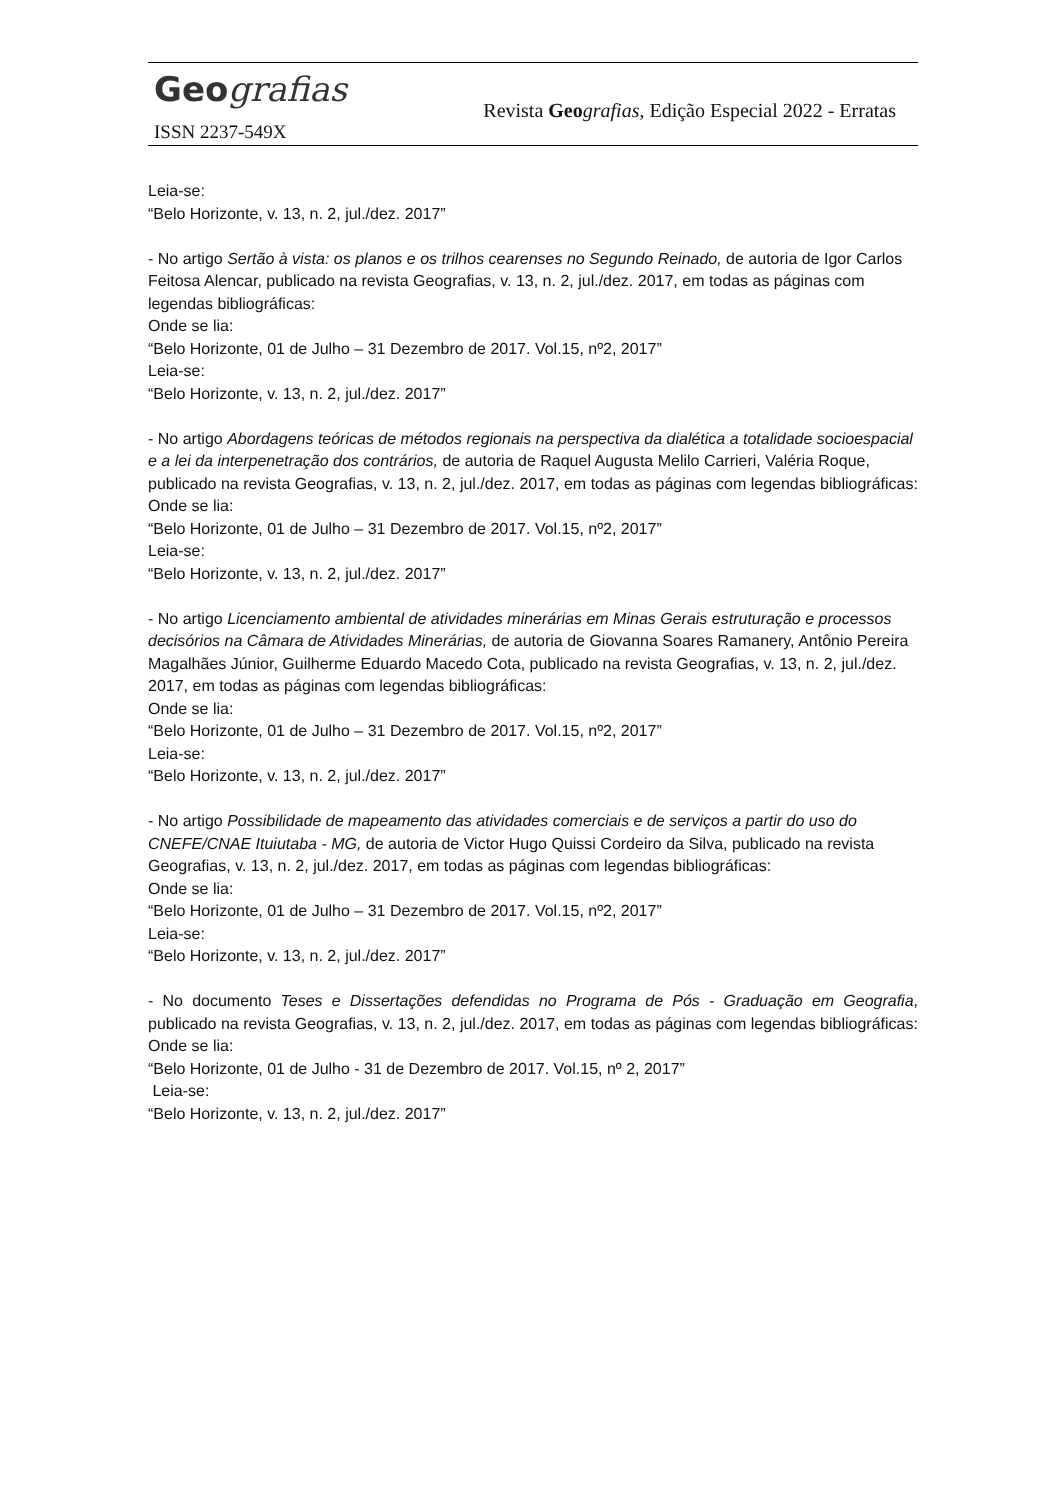Geo grafias
Revista Geo grafias, Edição Especial 2022 - Erratas
ISSN 2237-549X
Leia-se:
“Belo Horizonte, v. 13, n. 2, jul./dez. 2017”
- No artigo Sertão à vista: os planos e os trilhos cearenses no Segundo Reinado, de autoria de Igor Carlos Feitosa Alencar, publicado na revista Geografias, v. 13, n. 2, jul./dez. 2017, em todas as páginas com legendas bibliográficas:
Onde se lia:
“Belo Horizonte, 01 de Julho – 31 Dezembro de 2017. Vol.15, nº2, 2017”
Leia-se:
“Belo Horizonte, v. 13, n. 2, jul./dez. 2017”
- No artigo Abordagens teóricas de métodos regionais na perspectiva da dialética a totalidade socioespacial e a lei da interpenetração dos contrários, de autoria de Raquel Augusta Melilo Carrieri, Valéria Roque, publicado na revista Geografias, v. 13, n. 2, jul./dez. 2017, em todas as páginas com legendas bibliográficas:
Onde se lia:
“Belo Horizonte, 01 de Julho – 31 Dezembro de 2017. Vol.15, nº2, 2017”
Leia-se:
“Belo Horizonte, v. 13, n. 2, jul./dez. 2017”
- No artigo Licenciamento ambiental de atividades minerárias em Minas Gerais estruturação e processos decisórios na Câmara de Atividades Minerárias, de autoria de Giovanna Soares Ramanery, Antônio Pereira Magalhães Júnior, Guilherme Eduardo Macedo Cota, publicado na revista Geografias, v. 13, n. 2, jul./dez. 2017, em todas as páginas com legendas bibliográficas:
Onde se lia:
“Belo Horizonte, 01 de Julho – 31 Dezembro de 2017. Vol.15, nº2, 2017”
Leia-se:
“Belo Horizonte, v. 13, n. 2, jul./dez. 2017”
- No artigo Possibilidade de mapeamento das atividades comerciais e de serviços a partir do uso do CNEFE/CNAE Ituiutaba - MG, de autoria de Victor Hugo Quissi Cordeiro da Silva, publicado na revista Geografias, v. 13, n. 2, jul./dez. 2017, em todas as páginas com legendas bibliográficas:
Onde se lia:
“Belo Horizonte, 01 de Julho – 31 Dezembro de 2017. Vol.15, nº2, 2017”
Leia-se:
“Belo Horizonte, v. 13, n. 2, jul./dez. 2017”
- No documento Teses e Dissertações defendidas no Programa de Pós - Graduação em Geografia, publicado na revista Geografias, v. 13, n. 2, jul./dez. 2017, em todas as páginas com legendas bibliográficas:
Onde se lia:
“Belo Horizonte, 01 de Julho - 31 de Dezembro de 2017. Vol.15, nº 2, 2017”
Leia-se:
“Belo Horizonte, v. 13, n. 2, jul./dez. 2017”